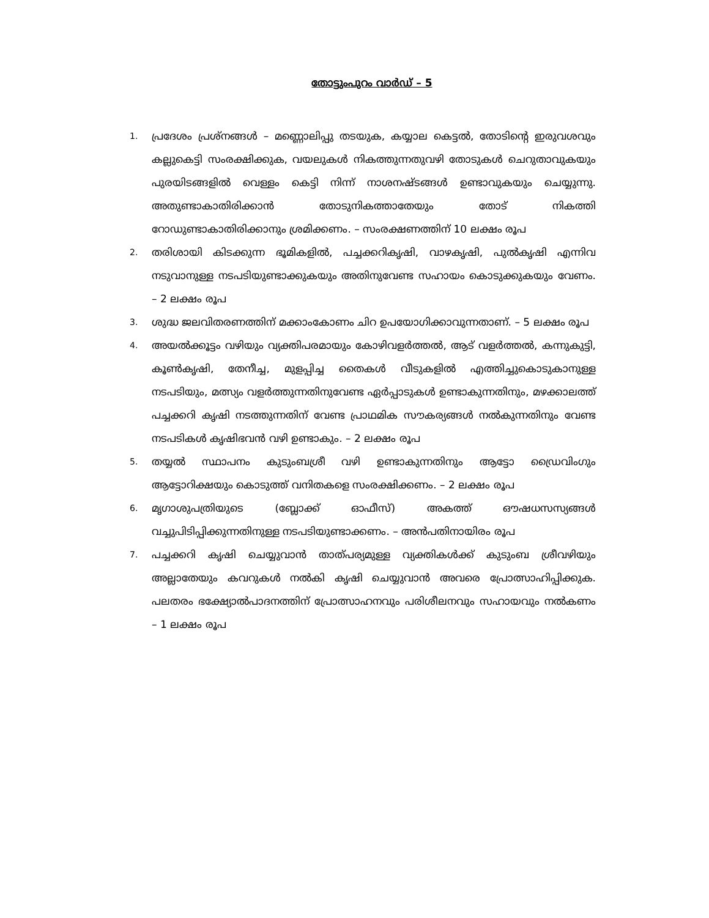തോട്ടുംപുറം വാർഡ് – 5
1. പ്രദേശം പ്രശ്നങ്ങൾ – മണ്ണൊലിപ്പു തടയുക, കയ്യാല കെട്ടൽ, തോടിന്റെ ഇരുവശവും കല്ലുകെട്ടി സംരക്ഷിക്കുക, വയലുകൾ നികത്തുന്നതുവഴി തോടുകൾ ചെറുതാവുകയും പുരയിടങ്ങളിൽ വെള്ളം കെട്ടി നിന്ന് നാശനഷ്ടങ്ങൾ ഉണ്ടാവുകയും ചെയ്യുന്നു. അതുണ്ടാകാതിരിക്കാൻ തോടുനികത്താതേയും തോട് നികത്തി റോഡുണ്ടാകാതിരിക്കാനും ശ്രമിക്കണം. – സംരക്ഷണത്തിന് 10 ലക്ഷം രൂപ
2. തരിശായി കിടക്കുന്ന ഭൂമികളിൽ, പച്ചക്കറികൃഷി, വാഴകൃഷി, പുൽകൃഷി എന്നിവ നടുവാനുള്ള നടപടിയുണ്ടാക്കുകയും അതിനുവേണ്ട സഹായം കൊടുക്കുകയും വേണം. – 2 ലക്ഷം രൂപ
3. ശുദ്ധ ജലവിതരണത്തിന് മക്കാംകോണം ചിറ ഉപയോഗിക്കാവുന്നതാണ്. – 5 ലക്ഷം രൂപ
4. അയൽക്കൂട്ടം വഴിയും വ്യക്തിപരമായും കോഴിവളർത്തൽ, ആട് വളർത്തൽ, കന്നുകുട്ടി, കൂൺകൃഷി, തേനീച്ച, മുളപ്പിച്ച തൈകൾ വീടുകളിൽ എത്തിച്ചുകൊടുകാനുള്ള നടപടിയും, മത്സ്യം വളർത്തുന്നതിനുവേണ്ട ഏർപ്പാടുകൾ ഉണ്ടാകുന്നതിനും, മഴക്കാലത്ത് പച്ചക്കറി കൃഷി നടത്തുന്നതിന് വേണ്ട പ്രാഥമിക സൗകര്യങ്ങൾ നൽകുന്നതിനും വേണ്ട നടപടികൾ കൃഷിഭവൻ വഴി ഉണ്ടാകും. – 2 ലക്ഷം രൂപ
5. തയ്യൽ സ്ഥാപനം കുടുംബശ്രീ വഴി ഉണ്ടാകുന്നതിനും ആട്ടോ ഡ്രൈവിംഗും ആട്ടോറിക്ഷയും കൊടുത്ത് വനിതകളെ സംരക്ഷിക്കണം. – 2 ലക്ഷം രൂപ
6. മൃഗാശുപത്രിയുടെ (ബ്ലോക്ക് ഓഫീസ്) അകത്ത് ഔഷധസസ്യങ്ങൾ വച്ചുപിടിപ്പിക്കുന്നതിനുള്ള നടപടിയുണ്ടാക്കണം. – അൻപതിനായിരം രൂപ
7. പച്ചക്കറി കൃഷി ചെയ്യുവാൻ താത്പര്യമുള്ള വ്യക്തികൾക്ക് കുടുംബ ശ്രീവഴിയും അല്ലാതേയും കവറുകൾ നൽകി കൃഷി ചെയ്യുവാൻ അവരെ പ്രോത്സാഹിപ്പിക്കുക. പലതരം ഭക്ഷ്യോൽപാദനത്തിന് പ്രോത്സാഹനവും പരിശീലനവും സഹായവും നൽകണം – 1 ലക്ഷം രൂപ